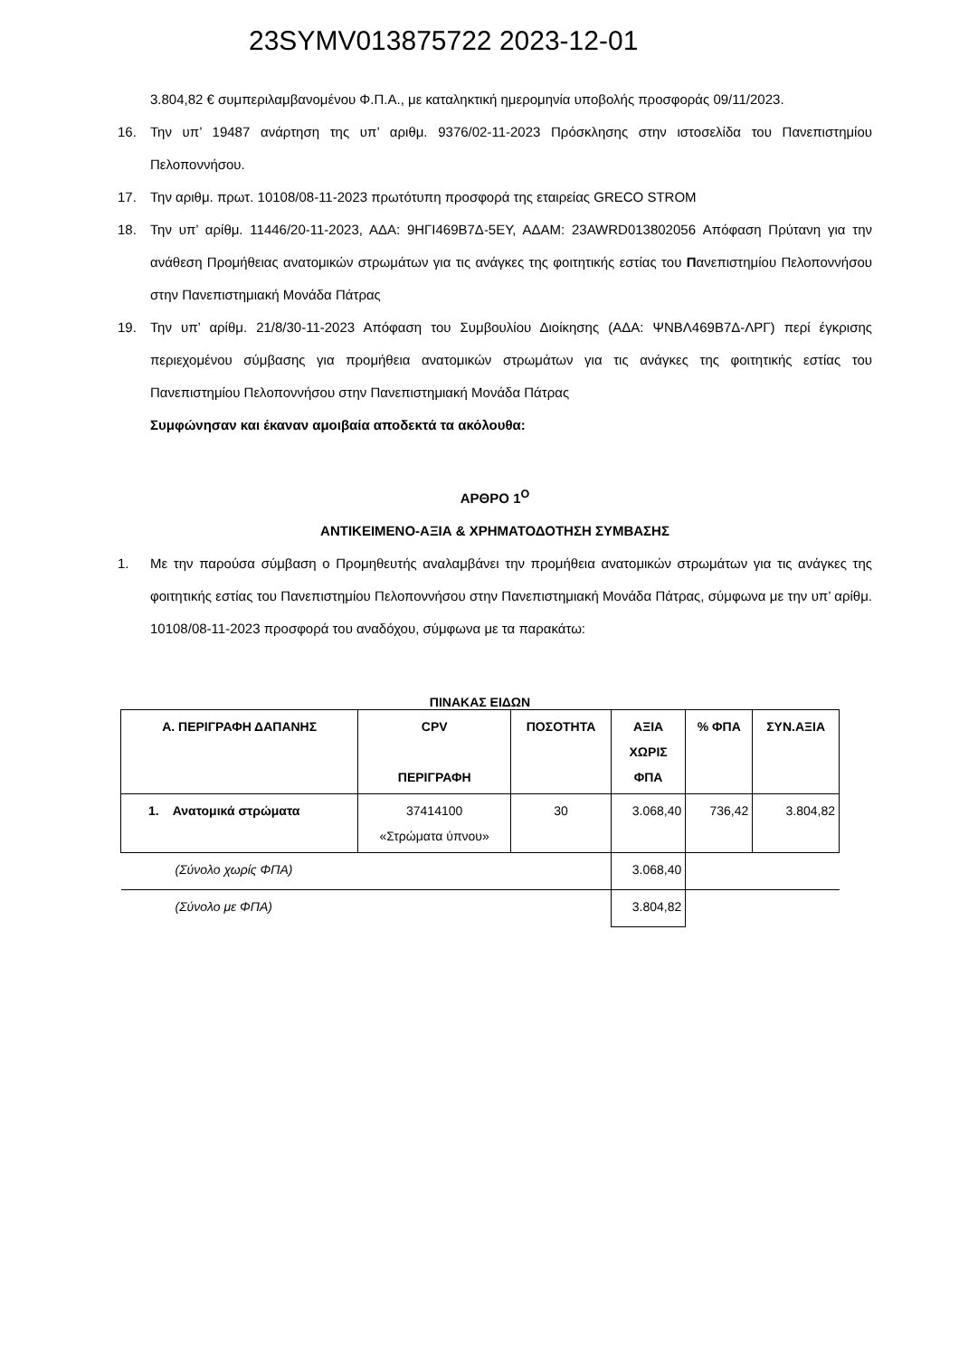23SYMV013875722 2023-12-01
3.804,82 € συμπεριλαμβανομένου Φ.Π.Α., με καταληκτική ημερομηνία υποβολής προσφοράς 09/11/2023.
16. Την υπ’ 19487 ανάρτηση της υπ’ αριθμ. 9376/02-11-2023 Πρόσκλησης στην ιστοσελίδα του Πανεπιστημίου Πελοποννήσου.
17. Την αριθμ. πρωτ. 10108/08-11-2023 πρωτότυπη προσφορά της εταιρείας GRECO STROM
18. Την υπ’ αρίθμ. 11446/20-11-2023, ΑΔΑ: 9ΗΓΙ469Β7Δ-5ΕΥ, ΑΔΑΜ: 23AWRD013802056 Απόφαση Πρύτανη για την ανάθεση Προμήθειας ανατομικών στρωμάτων για τις ανάγκες της φοιτητικής εστίας του Πανεπιστημίου Πελοποννήσου στην Πανεπιστημιακή Μονάδα Πάτρας
19. Την υπ’ αρίθμ. 21/8/30-11-2023 Απόφαση του Συμβουλίου Διοίκησης (ΑΔΑ: ΨΝΒΛ469Β7Δ-ΛΡΓ) περί έγκρισης περιεχομένου σύμβασης για προμήθεια ανατομικών στρωμάτων για τις ανάγκες της φοιτητικής εστίας του Πανεπιστημίου Πελοποννήσου στην Πανεπιστημιακή Μονάδα Πάτρας
Συμφώνησαν και έκαναν αμοιβαία αποδεκτά τα ακόλουθα:
ΑΡΘΡΟ 1<sup>Ο</sup>
ΑΝΤΙΚΕΙΜΕΝΟ-ΑΞΙΑ & ΧΡΗΜΑΤΟΔΟΤΗΣΗ ΣΥΜΒΑΣΗΣ
1. Με την παρούσα σύμβαση ο Προμηθευτής αναλαμβάνει την προμήθεια ανατομικών στρωμάτων για τις ανάγκες της φοιτητικής εστίας του Πανεπιστημίου Πελοποννήσου στην Πανεπιστημιακή Μονάδα Πάτρας, σύμφωνα με την υπ’ αρίθμ. 10108/08-11-2023 προσφορά του αναδόχου, σύμφωνα με τα παρακάτω:
ΠΙΝΑΚΑΣ ΕΙΔΩΝ
| Α. ΠΕΡΙΓΡΑΦΗ ΔΑΠΑΝΗΣ | CPV ΠΕΡΙΓΡΑΦΗ | ΠΟΣΟΤΗΤΑ | ΑΞΙΑ ΧΩΡΙΣ ΦΠΑ | % ΦΠΑ | ΣΥΝ.ΑΞΙΑ |
| --- | --- | --- | --- | --- | --- |
| 1. Ανατομικά στρώματα | 37414100 «Στρώματα ύπνου» | 30 | 3.068,40 | 736,42 | 3.804,82 |
| (Σύνολο χωρίς ΦΠΑ) | | | 3.068,40 | | |
| (Σύνολο με ΦΠΑ) | | | 3.804,82 | | |